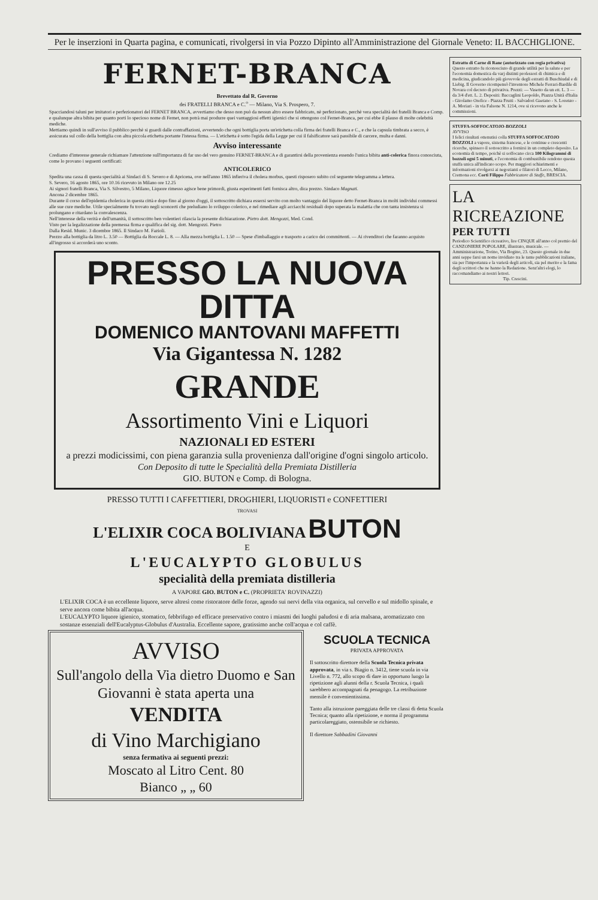Per le inserzioni in Quarta pagina, e comunicati, rivolgersi in via Pozzo Dipinto all'Amministrazione del Giornale Veneto: IL BACCHIGLIONE.
FERNET-BRANCA
Brevettato dal R. Governo
dei FRATELLI BRANCA e C.<sup>o</sup> — Milano, Via S. Prospero, 7.
Spacciandosi taluni per imitatori e perfezionatori del FERNET BRANCA, avvertiamo che desso non può da nessun altro essere fabbricato, nè perfezionato, perchè vera specialità dei fratelli Branca e Comp. e qualunque altra bibita per quanto porti lo specioso nome di Fernet, non potrà mai produrre quei vantaggiosi effetti igienici che si ottengono col Fernet-Branca, per cui ebbe il plauso di molte celebrità mediche.
Mettiamo quindi in sull'avviso il pubblico perchè si guardi dalle contraffazioni, avvertendo che ogni bottiglia porta un'etichetta colla firma dei fratelli Branca e C., e che la capsula timbrata a secco, è assicurata sul collo della bottiglia con altra piccola etichetta portante l'istessa firma. — L'etichetta è sotto l'egida della Legge per cui il falsificatore sarà passibile di carcere, multa e danni.
Avviso interessante
Crediamo d'interesse generale richiamare l'attenzione sull'importanza di far uso del vero genuino FERNET-BRANCA e di garantirsi della provenienza essendo l'unica bibita anti-colerica finora conosciuta, come lo provano i seguenti certificati:
ANTICOLERICO
Spedita una cassa di questa specialità ai Sindaci di S. Severo e di Apricena, ove nell'anno 1865 infieriva il cholera morbus, questi risposero subito col seguente telegramma a lettera.
S. Severo, 16 agosto 1865, ore 10.16 ricevuto in Milano ore 12.25
Ai signori fratelli Branca, Via S. Silvestro, 5 Milano, Liquore rimesso agisce bene primordi, giusta esperimenti fatti fornisca altro, dica prezzo. Sindaco Magnati.
Ancona 2 dicembre 1865.
Durante il corso dell'epidemia cholerica in questa città e dopo fino al giorno d'oggi, il sottoscritto dichiara essersi servito con molto vantaggio del liquore detto Fernet-Branca in molti individui commessi alle sue cure mediche. Utile specialmente fu trovato negli sconcerti che preludiano lo sviluppo colerico, e nel rimediare agli acciacchi residuali dopo superata la malattia che con tanta insistenza si prolungano e ritardano la convalescenza.
Nell'interesse della verità e dell'umanità, il sottoscritto ben volentieri rilascia la presente dichiarazione. Pietro dott. Mengozzi, Med. Cond.
Visto per la legalizzazione della premessa firma e qualifica del sig. dott. Mengozzi. Pietro
Dalla Resid. Munic. 3 dicembre 1865. Il Sindaco M. Fazioli.
Prezzo alla bottiglia da litro L. 3.50 — Bottiglia da Boccale L. 8. — Alla mezza bottiglia L. 1.50 — Spese d'imballaggio e trasporto a carico dei committenti. — Ai rivenditori che faranno acquisto all'ingrosso si accorderà uno sconto.
PRESSO LA NUOVA DITTA
DOMENICO MANTOVANI MAFFETTI
Via Gigantessa N. 1282
GRANDE
Assortimento Vini e Liquori
NAZIONALI ED ESTERI
a prezzi modicissimi, con piena garanzia sulla provenienza dall'origine d'ogni singolo articolo.
Con Deposito di tutte le Specialità della Premiata Distilleria
GIO. BUTON e Comp. di Bologna.
PRESSO TUTTI I CAFFETTIERI, DROGHIERI, LIQUORISTI e CONFETTIERI
TROVASI
L'ELIXIR COCA BOLIVIANA BUTON
E
L'EUCALYPTO GLOBULUS
specialità della premiata distilleria
A VAPORE GIO. BUTON e C. (PROPRIETA' ROVINAZZI)
L'ELIXIR COCA è un eccellente liquore, serve altresì come ristoratore delle forze, agendo sui nervi della vita organica, sul cervello e sul midollo spinale, e serve ancora come bibita all'acqua.
L'EUCALYPTO liquore igienico, stomatico, febbrifugo ed efficace preservativo contro i miasmi dei luoghi paludosi e di aria malsana, aromatizzato con sostanze essenziali dell'Eucalyptus-Globulus d'Australia. Eccellente sapore, gratissimo anche coll'acqua e col caffè.
AVVISO
Sull'angolo della Via dietro Duomo e San Giovanni è stata aperta una
VENDITA
di Vino Marchigiano
senza fermativa ai seguenti prezzi:
Moscato al Litro Cent. 80
Bianco „ „ 60
SCUOLA TECNICA
PRIVATA APPROVATA
Il sottoscritto direttore della Scuola Tecnica privata approvata, in via s. Biagio n. 3412, tiene scuola in via Livello n. 772, allo scopo di dare in opportuno luogo la ripetizione agli alunni della r. Scuola Tecnica, i quali sarebbero accompagnati da penagogo. La retribuzione mensile è convenientissima.
Tanto alla istruzione pareggiata delle tre classi di detta Scuola Tecnica; quanto alla ripetizione, e norma il programma particolareggiato, ostensibile se richiesto.
Il direttore Sabbadini Giovanni
Estratto di Carne di Rane (autorizzato con regia privativa)
Questo estratto fu riconosciuto di grande utilità per la salute e per l'economia domestica da varj distinti professori di chimica e di medicina, giudicandolo più giovevole degli estratti di Buschiudal e di Liebig. Il Governo ricompensò l'inventore Michele Ferrari-Bardile di Novara col decreto di privativa. Prezzi: — Vasetto da un ett. L. 3 — da 3/4 d'ett. L. 2. Depositi: Baccaglini Leopoldo, Piazza Unità d'Italia - Girolamo Orefice - Piazza Frutti - Salvadori Gaetano - S. Lorenzo - A. Moriari - in via Falsone N. 1214, ove si ricevono anche le commissioni.
STUFFA-SOFFOCATOJO-BOZZOLI
AVVISO
I felici risultati ottenutisi colla STUFFA SOFFOCATOJO BOZZOLI a vapore, sistema francese, e le continue e crescenti ricerche, spinsero il sottoscritto a fornirsi in un completo deposito. La economia di tempo, poichè si soffocano circa 100 Kilogrammi di bozzoli ogni 5 minuti, e l'economia di combustibile rendono questa stuffa unica all'indicato scopo. Per maggiori schiarimenti e informazioni rivolgersi ai negozianti e filatori di Lecco, Milano, Cremona ecc. Corti Filippo Fabbricatore di Stuffe, BRESCIA.
LA RICREAZIONE
PER TUTTI
Periodico Scientifico ricreativo, lire CINQUE all'anno col premio del CANZONIERE POPOLARE, illustrato, musicale. — Amministrazione, Torino, Via Bogino, 23. Questo giornale in due anni seppe farsi un nome invidiato tra le tante pubblicazioni italiane, sia per l'importanza e la varietà degli articoli, sia pel merito e la fama degli scrittori che ne hanno la Redazione. Senz'altri elogi, lo raccomandiamo ai nostri lettori.
Tip. Crescini.